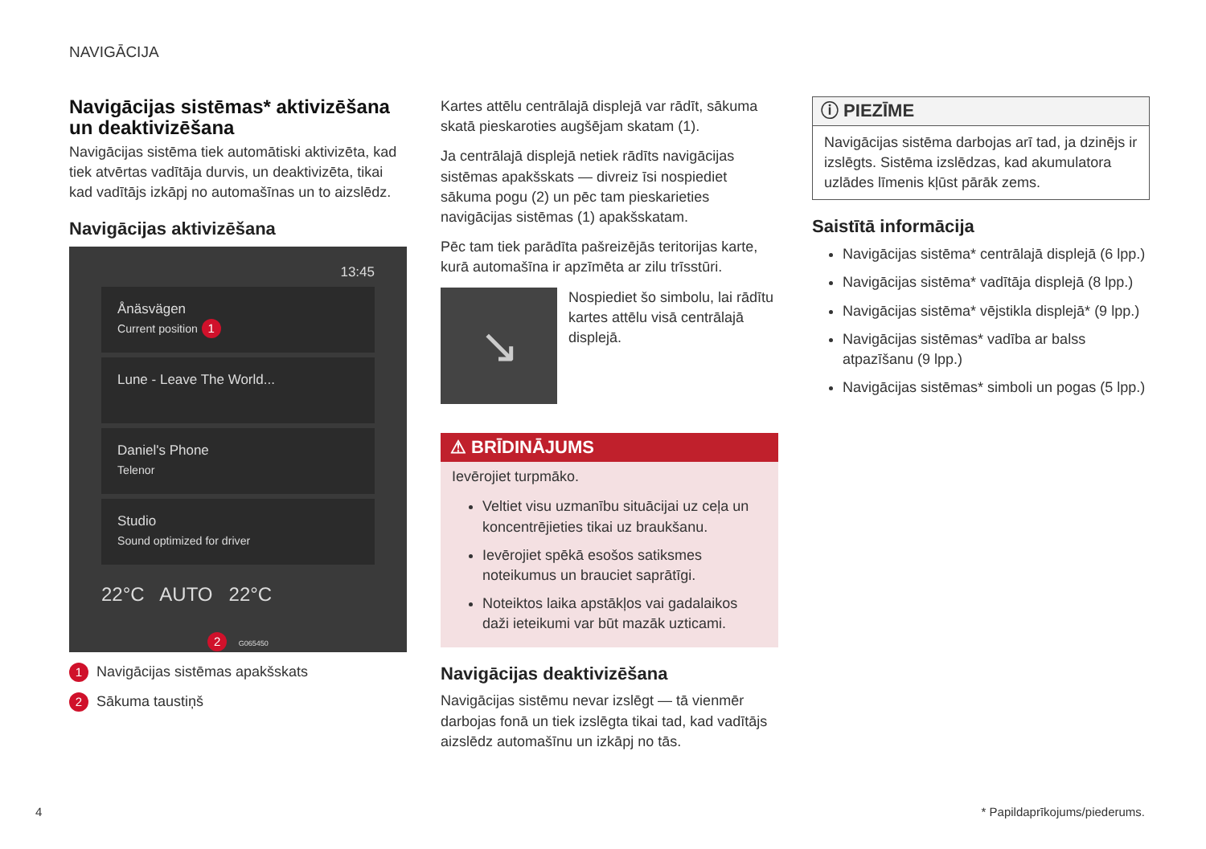NAVIGĀCIJA
Navigācijas sistēmas* aktivizēšana un deaktivizēšana
Navigācijas sistēma tiek automātiski aktivizēta, kad tiek atvērtas vadītāja durvis, un deaktivizēta, tikai kad vadītājs izkāpj no automašīnas un to aizslēdz.
Navigācijas aktivizēšana
13:45
Ånäsvägen
Current position 1
Lune - Leave The World...
Daniel's Phone
Telenor
Studio
Sound optimized for driver
22°C AUTO 22°C
2 G065450
1 Navigācijas sistēmas apakšskats
2 Sākuma taustiņš
Kartes attēlu centrālajā displejā var rādīt, sākuma skatā pieskaroties augšējam skatam (1).
Ja centrālajā displejā netiek rādīts navigācijas sistēmas apakšskats — divreiz īsi nospiediet sākuma pogu (2) un pēc tam pieskarieties navigācijas sistēmas (1) apakšskatam.
Pēc tam tiek parādīta pašreizējās teritorijas karte, kurā automašīna ir apzīmēta ar zilu trīsstūri.
↘
Nospiediet šo simbolu, lai rādītu kartes attēlu visā centrālajā displejā.
⚠ BRĪDINĀJUMS
Ievērojiet turpmāko.
Veltiet visu uzmanību situācijai uz ceļa un koncentrējieties tikai uz braukšanu.
Ievērojiet spēkā esošos satiksmes noteikumus un brauciet saprātīgi.
Noteiktos laika apstākļos vai gadalaikos daži ieteikumi var būt mazāk uzticami.
Navigācijas deaktivizēšana
Navigācijas sistēmu nevar izslēgt — tā vienmēr darbojas fonā un tiek izslēgta tikai tad, kad vadītājs aizslēdz automašīnu un izkāpj no tās.
ⓘ PIEZĪME
Navigācijas sistēma darbojas arī tad, ja dzinējs ir izslēgts. Sistēma izslēdzas, kad akumulatora uzlādes līmenis kļūst pārāk zems.
Saistītā informācija
Navigācijas sistēma* centrālajā displejā (6 lpp.)
Navigācijas sistēma* vadītāja displejā (8 lpp.)
Navigācijas sistēma* vējstikla displejā* (9 lpp.)
Navigācijas sistēmas* vadība ar balss atpazīšanu (9 lpp.)
Navigācijas sistēmas* simboli un pogas (5 lpp.)
4 * Papildaprīkojums/piederums.